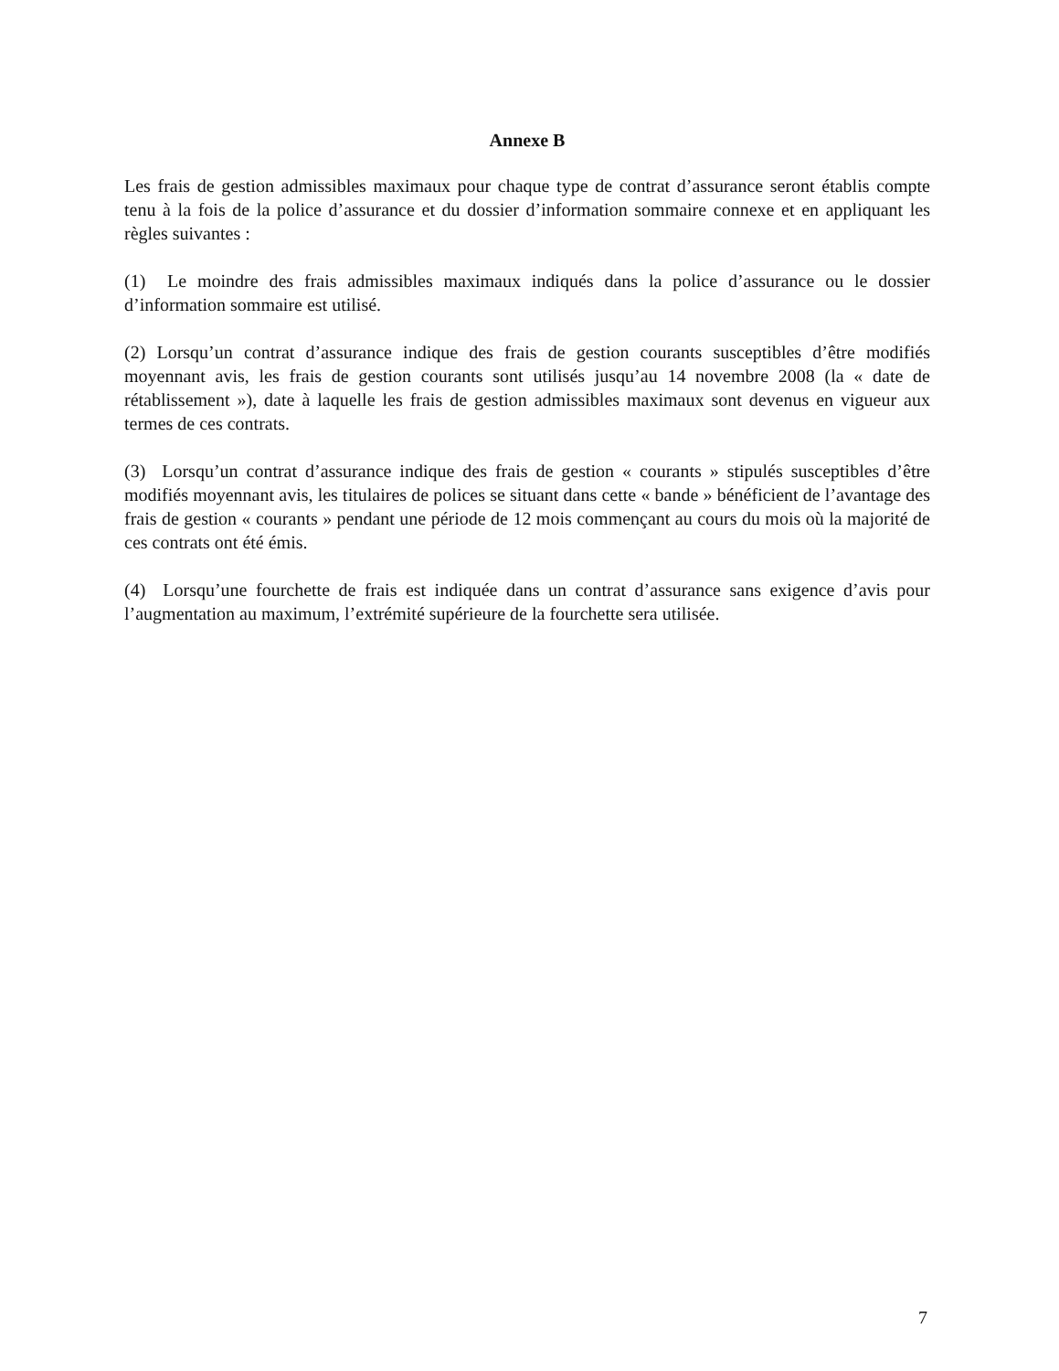Annexe B
Les frais de gestion admissibles maximaux pour chaque type de contrat d’assurance seront établis compte tenu à la fois de la police d’assurance et du dossier d’information sommaire connexe et en appliquant les règles suivantes :
(1) Le moindre des frais admissibles maximaux indiqués dans la police d’assurance ou le dossier d’information sommaire est utilisé.
(2) Lorsqu’un contrat d’assurance indique des frais de gestion courants susceptibles d’être modifiés moyennant avis, les frais de gestion courants sont utilisés jusqu’au 14 novembre 2008 (la « date de rétablissement »), date à laquelle les frais de gestion admissibles maximaux sont devenus en vigueur aux termes de ces contrats.
(3) Lorsqu’un contrat d’assurance indique des frais de gestion « courants » stipulés susceptibles d’être modifiés moyennant avis, les titulaires de polices se situant dans cette « bande » bénéficient de l’avantage des frais de gestion « courants » pendant une période de 12 mois commençant au cours du mois où la majorité de ces contrats ont été émis.
(4) Lorsqu’une fourchette de frais est indiquée dans un contrat d’assurance sans exigence d’avis pour l’augmentation au maximum, l’extrémité supérieure de la fourchette sera utilisée.
7